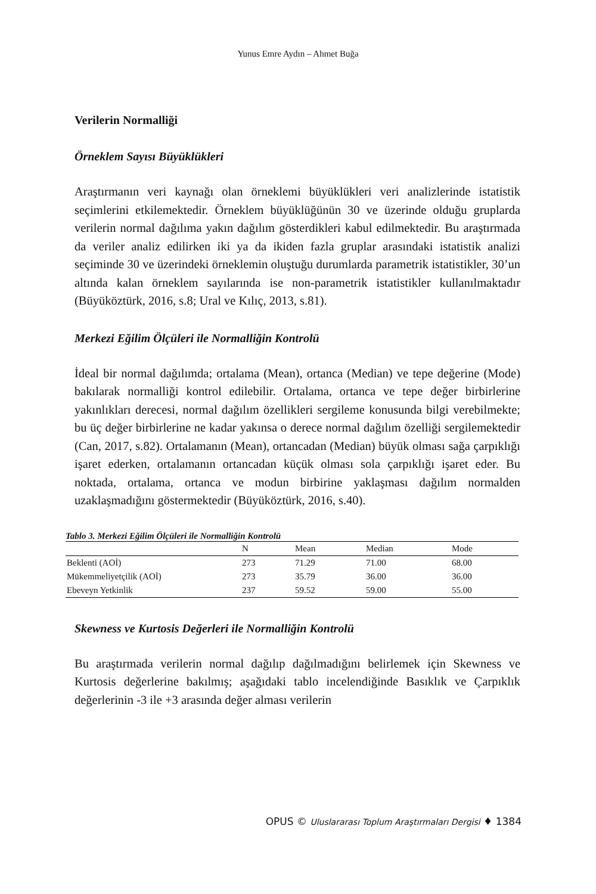Yunus Emre Aydın – Ahmet Buğa
Verilerin Normalliği
Örneklem Sayısı Büyüklükleri
Araştırmanın veri kaynağı olan örneklemi büyüklükleri veri analizlerinde istatistik seçimlerini etkilemektedir. Örneklem büyüklüğünün 30 ve üzerinde olduğu gruplarda verilerin normal dağılıma yakın dağılım gösterdikleri kabul edilmektedir. Bu araştırmada da veriler analiz edilirken iki ya da ikiden fazla gruplar arasındaki istatistik analizi seçiminde 30 ve üzerindeki örneklemin oluştuğu durumlarda parametrik istatistikler, 30’un altında kalan örneklem sayılarında ise non-parametrik istatistikler kullanılmaktadır (Büyüköztürk, 2016, s.8; Ural ve Kılıç, 2013, s.81).
Merkezi Eğilim Ölçüleri ile Normalliğin Kontrolü
İdeal bir normal dağılımda; ortalama (Mean), ortanca (Median) ve tepe değerine (Mode) bakılarak normalliği kontrol edilebilir. Ortalama, ortanca ve tepe değer birbirlerine yakınlıkları derecesi, normal dağılım özellikleri sergileme konusunda bilgi verebilmekte; bu üç değer birbirlerine ne kadar yakınsa o derece normal dağılım özelliği sergilemektedir (Can, 2017, s.82). Ortalamanın (Mean), ortancadan (Median) büyük olması sağa çarpıklığı işaret ederken, ortalamanın ortancadan küçük olması sola çarpıklığı işaret eder. Bu noktada, ortalama, ortanca ve modun birbirine yaklaşması dağılım normalden uzaklaşmadığını göstermektedir (Büyüköztürk, 2016, s.40).
Tablo 3. Merkezi Eğilim Ölçüleri ile Normalliğin Kontrolü
| | N | Mean | Median | Mode |
| --- | --- | --- | --- | --- |
| Beklenti (AOİ) | 273 | 71.29 | 71.00 | 68.00 |
| Mükemmeliyetçilik (AOİ) | 273 | 35.79 | 36.00 | 36.00 |
| Ebeveyn Yetkinlik | 237 | 59.52 | 59.00 | 55.00 |
Skewness ve Kurtosis Değerleri ile Normalliğin Kontrolü
Bu araştırmada verilerin normal dağılıp dağılmadığını belirlemek için Skewness ve Kurtosis değerlerine bakılmış; aşağıdaki tablo incelendiğinde Basıklık ve Çarpıklık değerlerinin -3 ile +3 arasında değer alması verilerin
OPUS © Uluslararası Toplum Araştırmaları Dergisi ♦ 1384